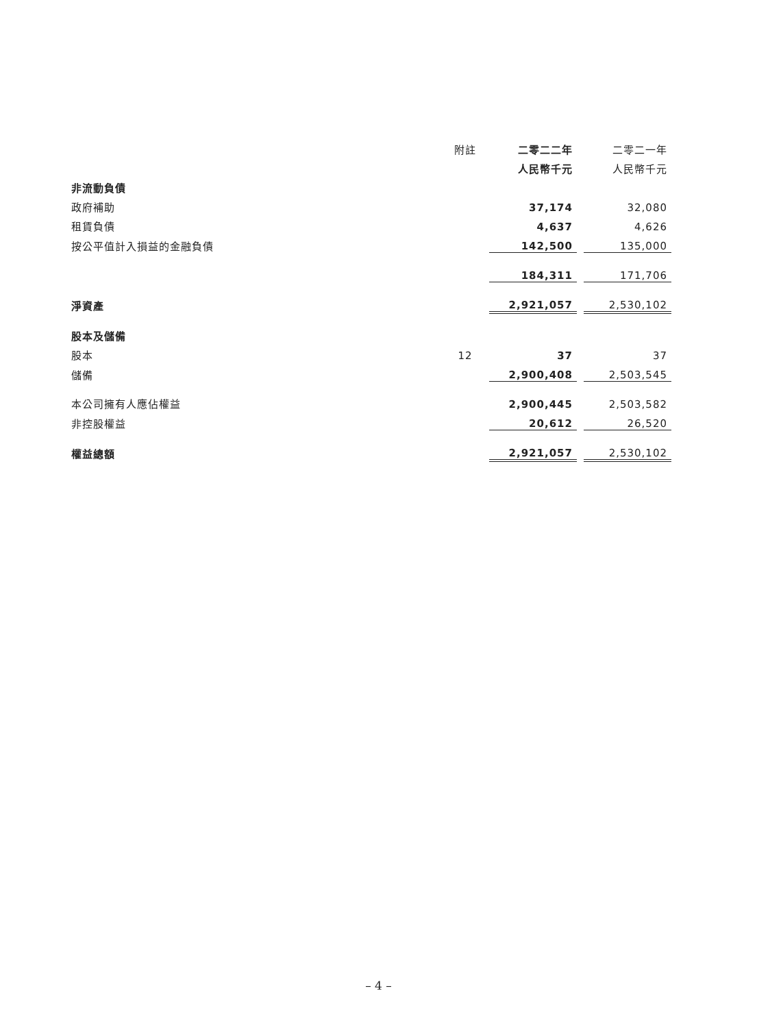| | 附註 | 二零二二年 | | 二零二一年 |
| --- | --- | --- | --- | --- |
| | | 人民幣千元 | | 人民幣千元 |
| 非流動負債 | | | | |
| 政府補助 | | 37,174 | | 32,080 |
| 租賃負債 | | 4,637 | | 4,626 |
| 按公平值計入損益的金融負債 | | 142,500 | | 135,000 |
| | | 184,311 | | 171,706 |
| 淨資產 | | 2,921,057 | | 2,530,102 |
| 股本及儲備 | | | | |
| 股本 | 12 | 37 | | 37 |
| 儲備 | | 2,900,408 | | 2,503,545 |
| 本公司擁有人應佔權益 | | 2,900,445 | | 2,503,582 |
| 非控股權益 | | 20,612 | | 26,520 |
| 權益總額 | | 2,921,057 | | 2,530,102 |
– 4 –